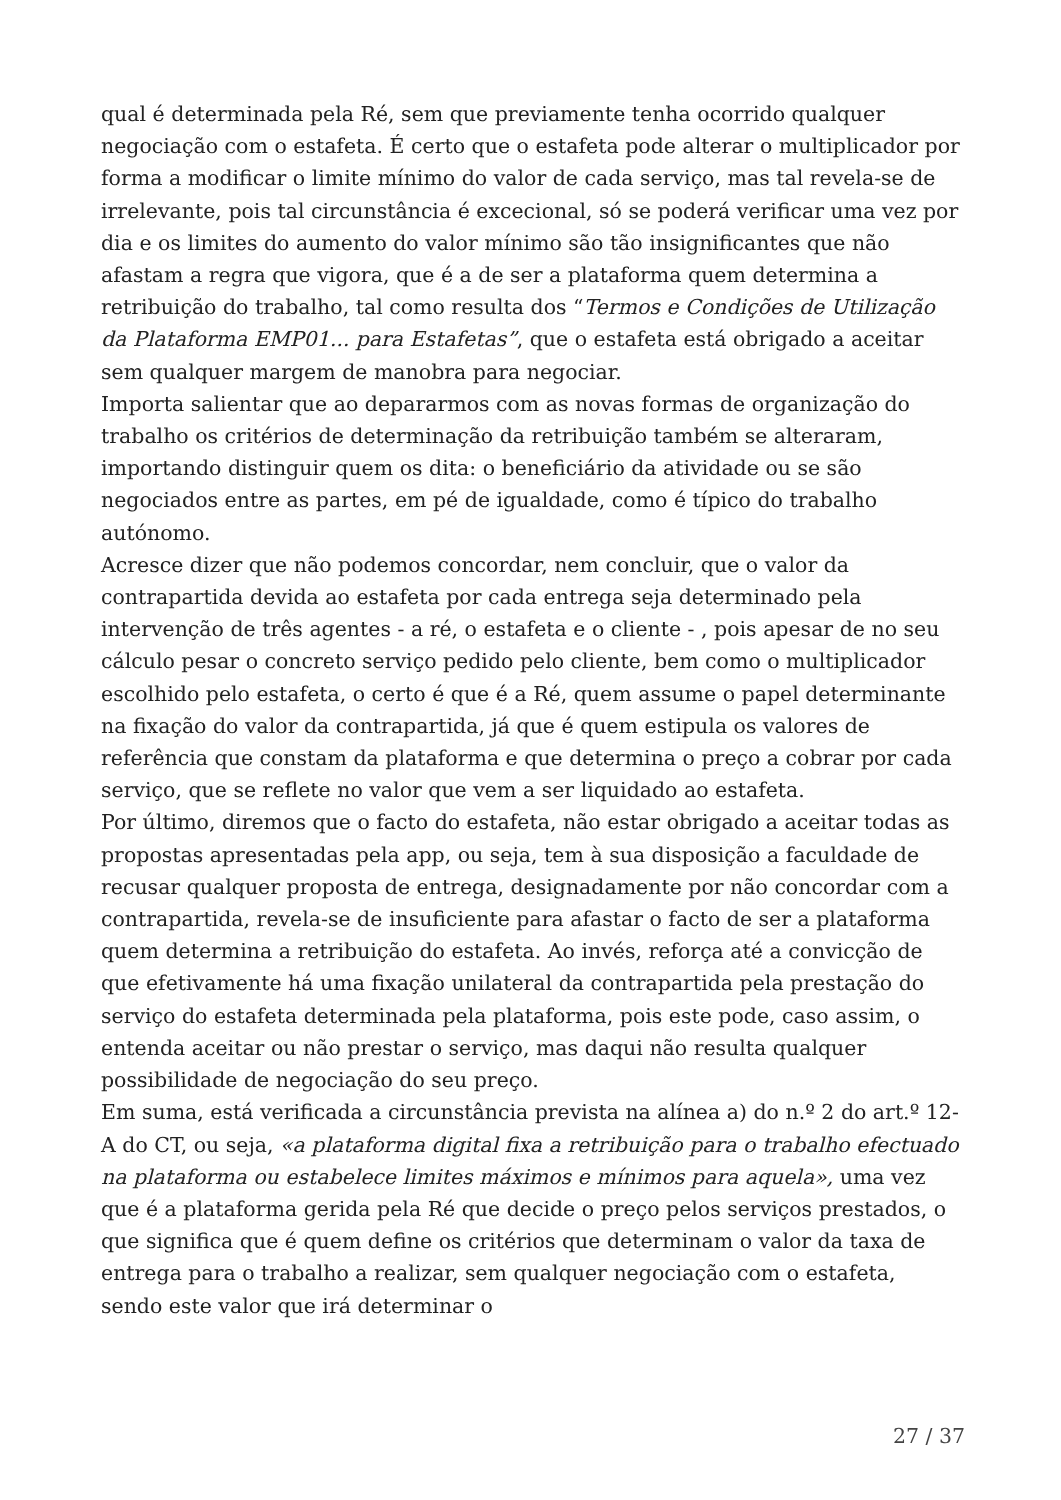qual é determinada pela Ré, sem que previamente tenha ocorrido qualquer negociação com o estafeta. É certo que o estafeta pode alterar o multiplicador por forma a modificar o limite mínimo do valor de cada serviço, mas tal revela-se de irrelevante, pois tal circunstância é excecional, só se poderá verificar uma vez por dia e os limites do aumento do valor mínimo são tão insignificantes que não afastam a regra que vigora, que é a de ser a plataforma quem determina a retribuição do trabalho, tal como resulta dos “Termos e Condições de Utilização da Plataforma EMP01... para Estafetas”, que o estafeta está obrigado a aceitar sem qualquer margem de manobra para negociar.
Importa salientar que ao depararmos com as novas formas de organização do trabalho os critérios de determinação da retribuição também se alteraram, importando distinguir quem os dita: o beneficiário da atividade ou se são negociados entre as partes, em pé de igualdade, como é típico do trabalho autónomo.
Acresce dizer que não podemos concordar, nem concluir, que o valor da contrapartida devida ao estafeta por cada entrega seja determinado pela intervenção de três agentes - a ré, o estafeta e o cliente - , pois apesar de no seu cálculo pesar o concreto serviço pedido pelo cliente, bem como o multiplicador escolhido pelo estafeta, o certo é que é a Ré, quem assume o papel determinante na fixação do valor da contrapartida, já que é quem estipula os valores de referência que constam da plataforma e que determina o preço a cobrar por cada serviço, que se reflete no valor que vem a ser liquidado ao estafeta.
Por último, diremos que o facto do estafeta, não estar obrigado a aceitar todas as propostas apresentadas pela app, ou seja, tem à sua disposição a faculdade de recusar qualquer proposta de entrega, designadamente por não concordar com a contrapartida, revela-se de insuficiente para afastar o facto de ser a plataforma quem determina a retribuição do estafeta. Ao invés, reforça até a convicção de que efetivamente há uma fixação unilateral da contrapartida pela prestação do serviço do estafeta determinada pela plataforma, pois este pode, caso assim, o entenda aceitar ou não prestar o serviço, mas daqui não resulta qualquer possibilidade de negociação do seu preço.
Em suma, está verificada a circunstância prevista na alínea a) do n.º 2 do art.º 12-A do CT, ou seja, «a plataforma digital fixa a retribuição para o trabalho efectuado na plataforma ou estabelece limites máximos e mínimos para aquela», uma vez que é a plataforma gerida pela Ré que decide o preço pelos serviços prestados, o que significa que é quem define os critérios que determinam o valor da taxa de entrega para o trabalho a realizar, sem qualquer negociação com o estafeta, sendo este valor que irá determinar o
27 / 37